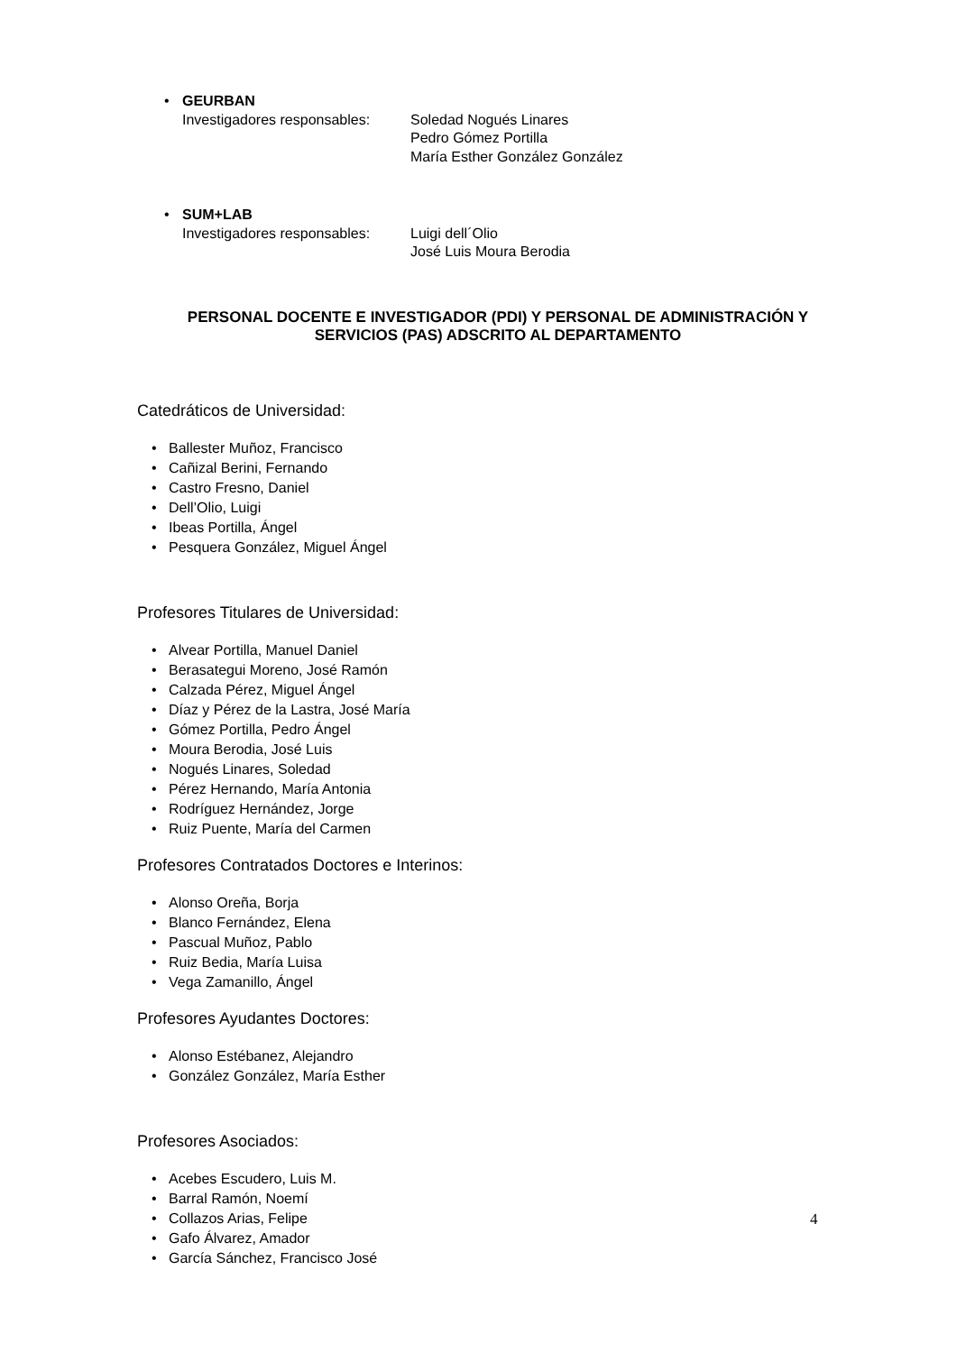• GEURBAN
Investigadores responsables:
Soledad Nogués Linares
Pedro Gómez Portilla
María Esther González González
• SUM+LAB
Investigadores responsables:
Luigi dell´Olio
José Luis Moura Berodia
PERSONAL DOCENTE E INVESTIGADOR (PDI) Y PERSONAL DE ADMINISTRACIÓN Y SERVICIOS (PAS) ADSCRITO AL DEPARTAMENTO
Catedráticos de Universidad:
Ballester Muñoz, Francisco
Cañizal Berini, Fernando
Castro Fresno, Daniel
Dell’Olio, Luigi
Ibeas Portilla, Ángel
Pesquera González, Miguel Ángel
Profesores Titulares de Universidad:
Alvear Portilla, Manuel Daniel
Berasategui Moreno, José Ramón
Calzada Pérez, Miguel Ángel
Díaz y Pérez de la Lastra, José María
Gómez Portilla, Pedro Ángel
Moura Berodia, José Luis
Nogués Linares, Soledad
Pérez Hernando, María Antonia
Rodríguez Hernández, Jorge
Ruiz Puente, María del Carmen
Profesores Contratados Doctores e Interinos:
Alonso Oreña, Borja
Blanco Fernández, Elena
Pascual Muñoz, Pablo
Ruiz Bedia, María Luisa
Vega Zamanillo, Ángel
Profesores Ayudantes Doctores:
Alonso Estébanez, Alejandro
González González, María Esther
Profesores Asociados:
Acebes Escudero, Luis M.
Barral Ramón, Noemí
Collazos Arias, Felipe
Gafo Álvarez, Amador
García Sánchez, Francisco José
4